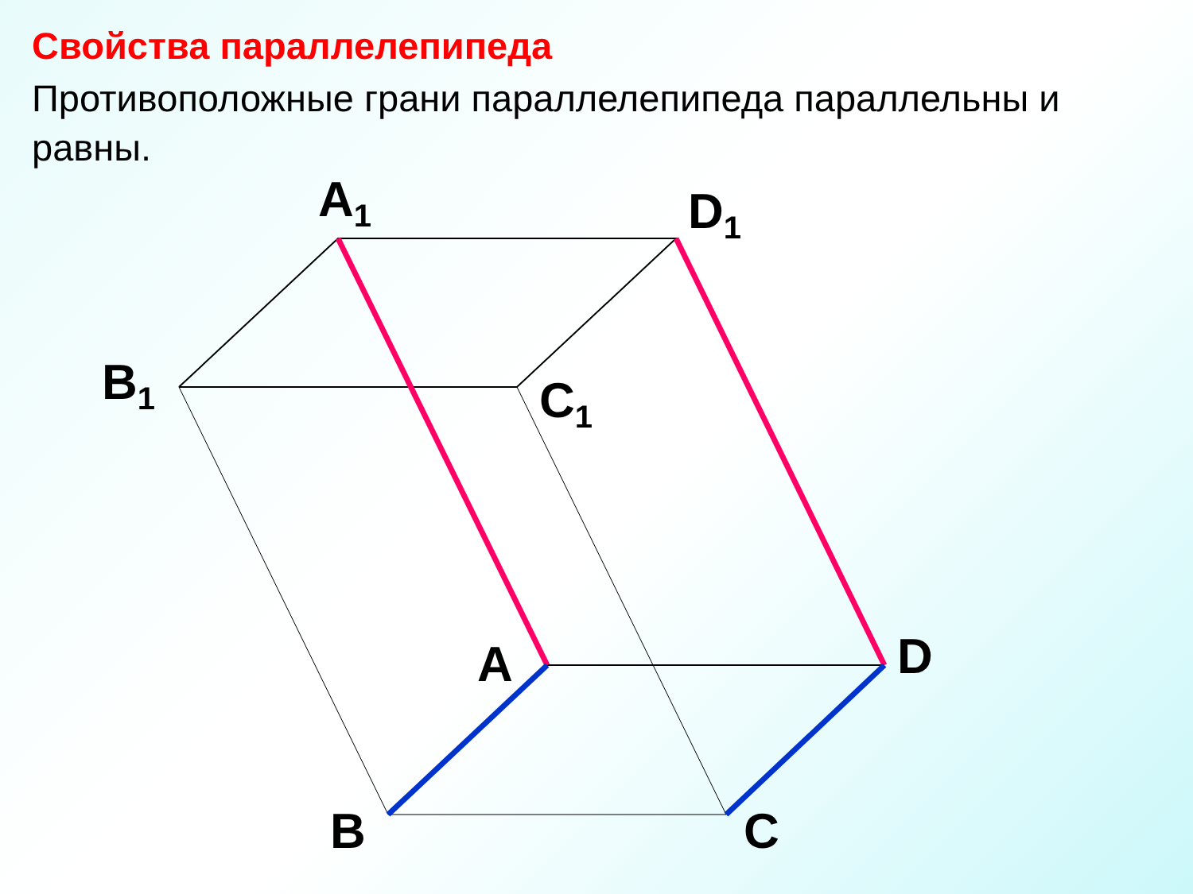Свойства параллелепипеда
Противоположные грани параллелепипеда параллельны и равны.
A<sub>1</sub> D<sub>1</sub>
B<sub>1</sub> C<sub>1</sub>
A D
B C